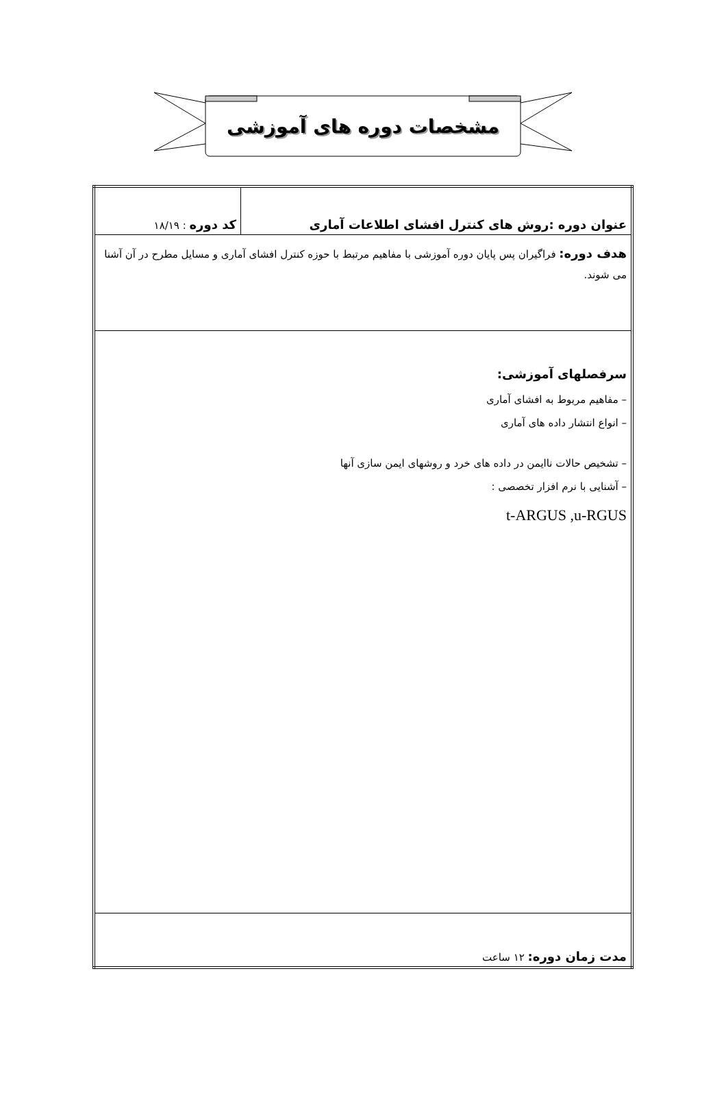مشخصات دوره های آموزشی
| عنوان دوره :روش های کنترل افشای اطلاعات آماری | کد دوره : ۱۸/۱۹ |
| هدف دوره: فراگیران پس پایان دوره آموزشی با مفاهیم مرتبط با حوزه کنترل افشای آماری و مسایل مطرح در آن آشنا می شوند. | |
| سرفصلهای آموزشی: – مفاهیم مربوط به افشای آماری – انواع انتشار داده های آماری – تشخیص حالات ناایمن در داده های خرد و روشهای ایمن سازی آنها – آشنایی با نرم افزار تخصصی : t-ARGUS ,u-RGUS | |
| مدت زمان دوره: ۱۲ ساعت | |